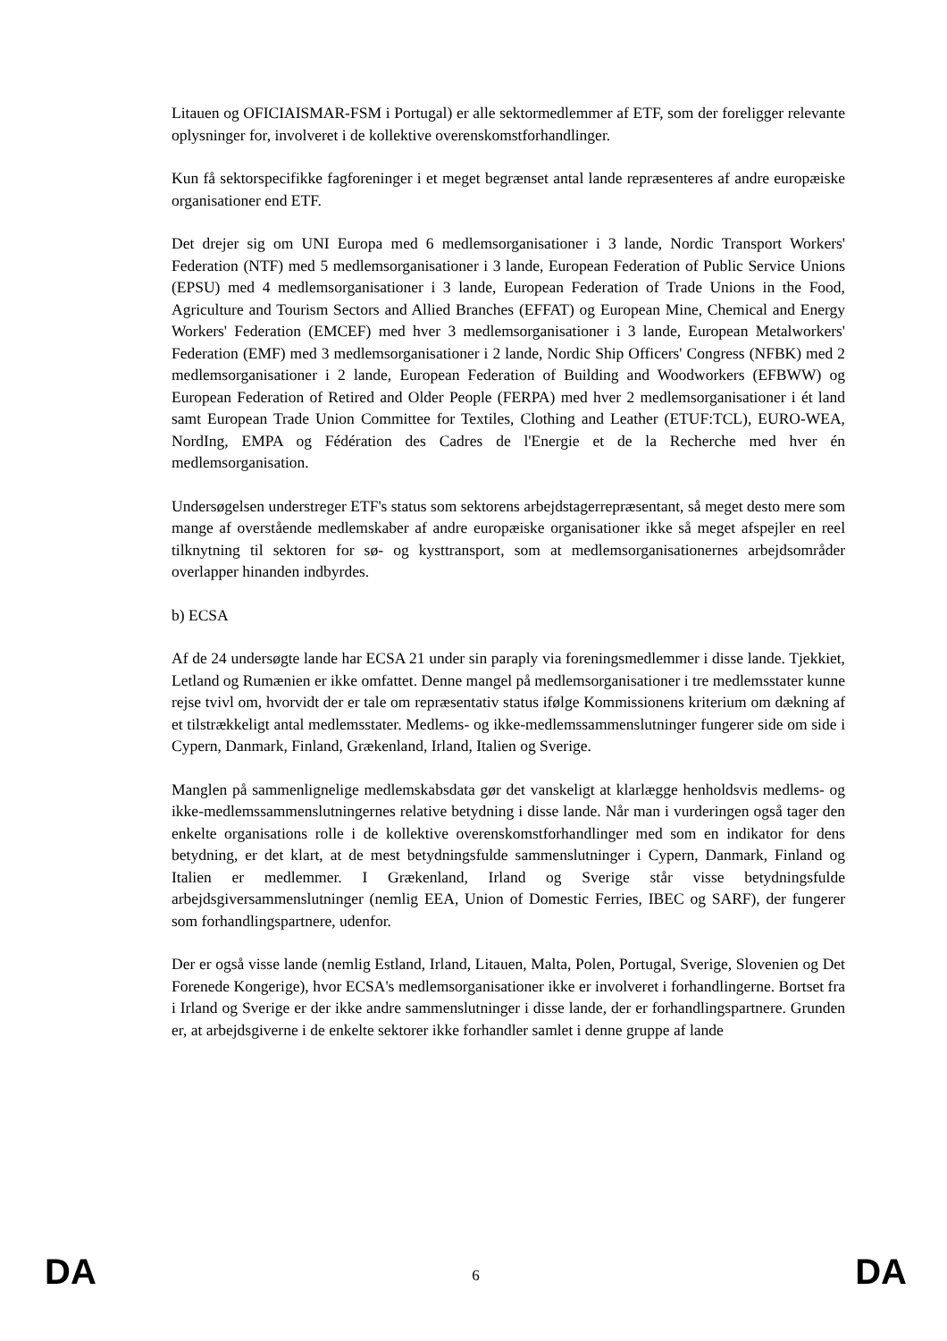Litauen og OFICIAISMAR-FSM i Portugal) er alle sektormedlemmer af ETF, som der foreligger relevante oplysninger for, involveret i de kollektive overenskomstforhandlinger.
Kun få sektorspecifikke fagforeninger i et meget begrænset antal lande repræsenteres af andre europæiske organisationer end ETF.
Det drejer sig om UNI Europa med 6 medlemsorganisationer i 3 lande, Nordic Transport Workers' Federation (NTF) med 5 medlemsorganisationer i 3 lande, European Federation of Public Service Unions (EPSU) med 4 medlemsorganisationer i 3 lande, European Federation of Trade Unions in the Food, Agriculture and Tourism Sectors and Allied Branches (EFFAT) og European Mine, Chemical and Energy Workers' Federation (EMCEF) med hver 3 medlemsorganisationer i 3 lande, European Metalworkers' Federation (EMF) med 3 medlemsorganisationer i 2 lande, Nordic Ship Officers' Congress (NFBK) med 2 medlemsorganisationer i 2 lande, European Federation of Building and Woodworkers (EFBWW) og European Federation of Retired and Older People (FERPA) med hver 2 medlemsorganisationer i ét land samt European Trade Union Committee for Textiles, Clothing and Leather (ETUF:TCL), EURO-WEA, NordIng, EMPA og Fédération des Cadres de l'Energie et de la Recherche med hver én medlemsorganisation.
Undersøgelsen understreger ETF's status som sektorens arbejdstagerrepræsentant, så meget desto mere som mange af overstående medlemskaber af andre europæiske organisationer ikke så meget afspejler en reel tilknytning til sektoren for sø- og kysttransport, som at medlemsorganisationernes arbejdsområder overlapper hinanden indbyrdes.
b) ECSA
Af de 24 undersøgte lande har ECSA 21 under sin paraply via foreningsmedlemmer i disse lande. Tjekkiet, Letland og Rumænien er ikke omfattet. Denne mangel på medlemsorganisationer i tre medlemsstater kunne rejse tvivl om, hvorvidt der er tale om repræsentativ status ifølge Kommissionens kriterium om dækning af et tilstrækkeligt antal medlemsstater. Medlems- og ikke-medlemssammenslutninger fungerer side om side i Cypern, Danmark, Finland, Grækenland, Irland, Italien og Sverige.
Manglen på sammenlignelige medlemskabsdata gør det vanskeligt at klarlægge henholdsvis medlems- og ikke-medlemssammenslutningernes relative betydning i disse lande. Når man i vurderingen også tager den enkelte organisations rolle i de kollektive overenskomstforhandlinger med som en indikator for dens betydning, er det klart, at de mest betydningsfulde sammenslutninger i Cypern, Danmark, Finland og Italien er medlemmer. I Grækenland, Irland og Sverige står visse betydningsfulde arbejdsgiversammenslutninger (nemlig EEA, Union of Domestic Ferries, IBEC og SARF), der fungerer som forhandlingspartnere, udenfor.
Der er også visse lande (nemlig Estland, Irland, Litauen, Malta, Polen, Portugal, Sverige, Slovenien og Det Forenede Kongerige), hvor ECSA's medlemsorganisationer ikke er involveret i forhandlingerne. Bortset fra i Irland og Sverige er der ikke andre sammenslutninger i disse lande, der er forhandlingspartnere. Grunden er, at arbejdsgiverne i de enkelte sektorer ikke forhandler samlet i denne gruppe af lande
DA 6 DA